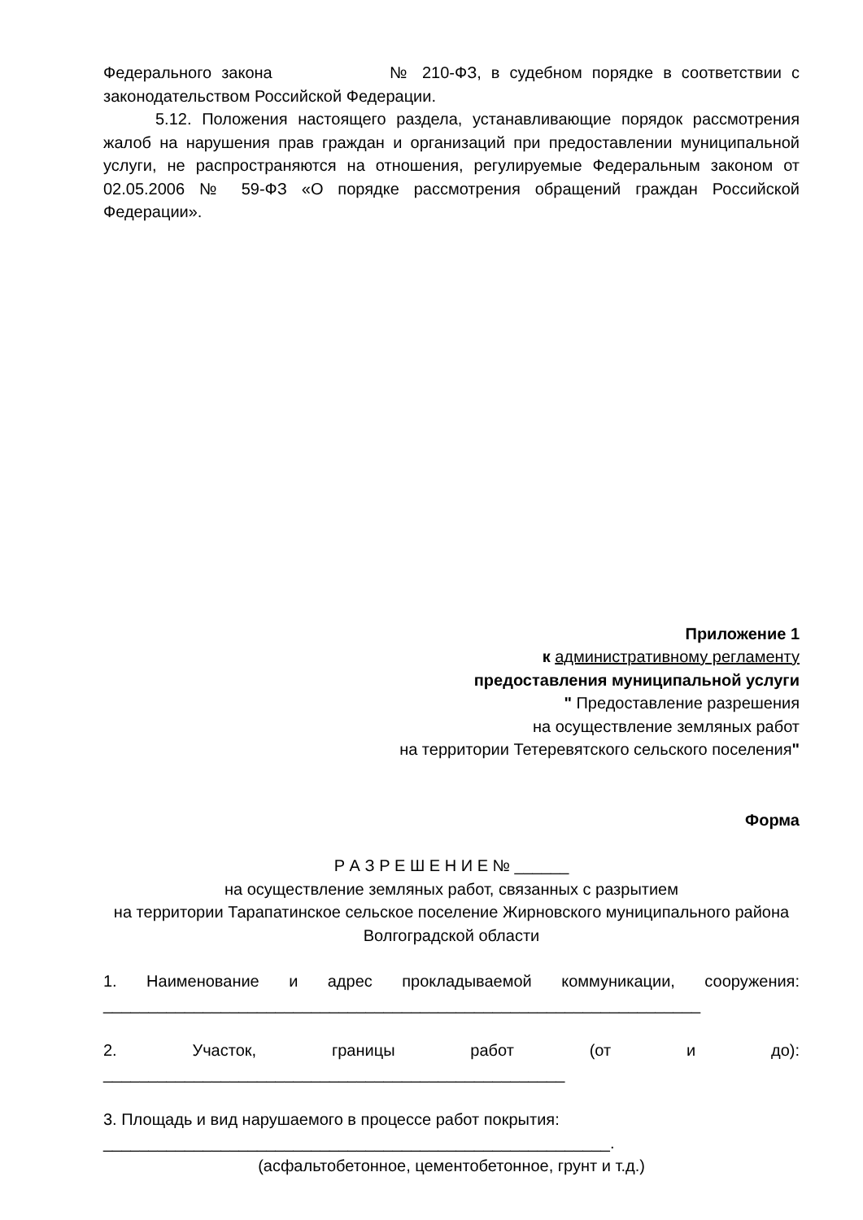Федерального закона № 210-ФЗ, в судебном порядке в соответствии с законодательством Российской Федерации.
5.12. Положения настоящего раздела, устанавливающие порядок рассмотрения жалоб на нарушения прав граждан и организаций при предоставлении муниципальной услуги, не распространяются на отношения, регулируемые Федеральным законом от 02.05.2006 № 59-ФЗ «О порядке рассмотрения обращений граждан Российской Федерации».
Приложение 1
к административному регламенту
предоставления муниципальной услуги
" Предоставление разрешения
на осуществление земляных работ
на территории Тетеревятского сельского поселения"
Форма
Р А З Р Е Ш Е Н И Е № ______
на осуществление земляных работ, связанных с разрытием
на территории Тарапатинское сельское поселение Жирновского муниципального района Волгоградской области
1. Наименование и адрес прокладываемой коммуникации, сооружения: __________________________________________________________________
2. Участок, границы работ (от и до): ___________________________________________________
3. Площадь и вид нарушаемого в процессе работ покрытия:
________________________________________________________.
(асфальтобетонное, цементобетонное, грунт и т.д.)